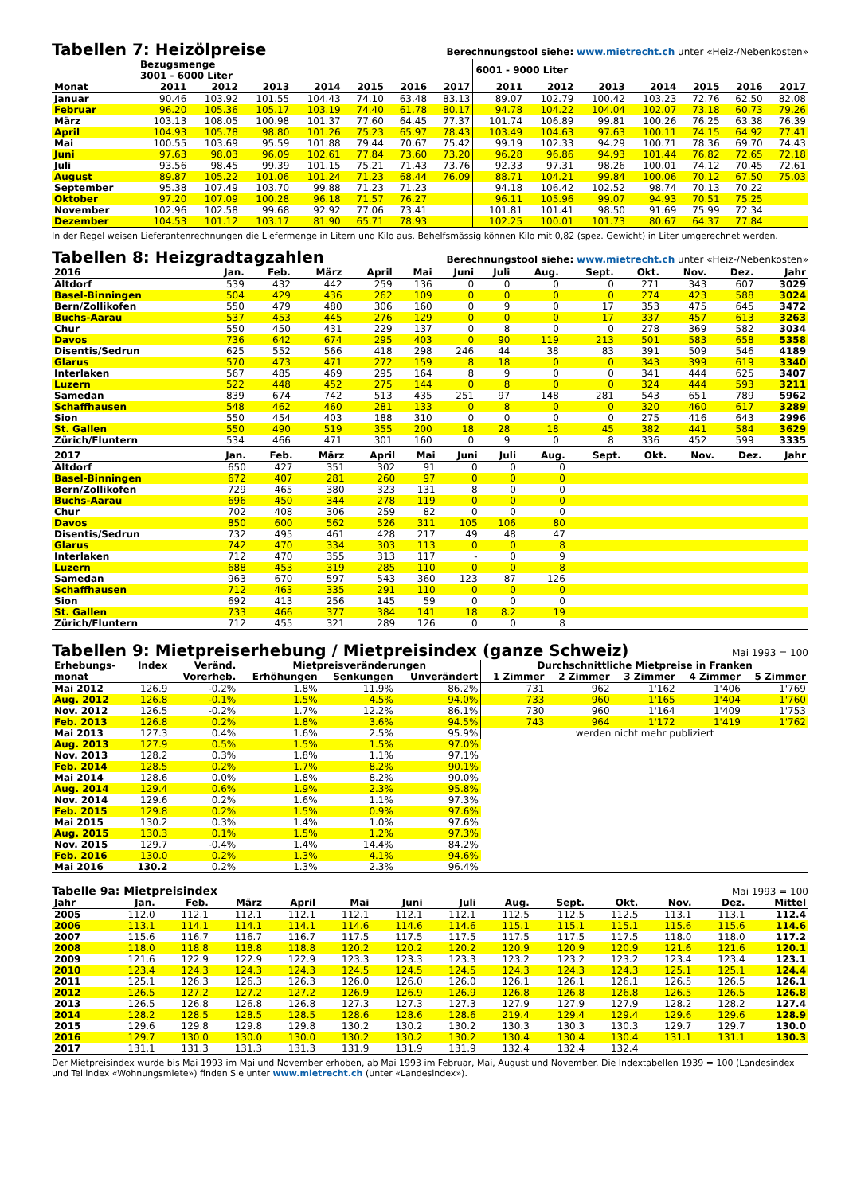Tabellen 7: Heizölpreise Berechnungstool siehe: www.mietrecht.ch unter «Heiz-/Nebenkosten»
| | Bezugsmenge 3001 - 6000 Liter | | | | | | | 6001 - 9000 Liter | | | | | | |
| --- | --- | --- | --- | --- | --- | --- | --- | --- | --- | --- | --- | --- | --- | --- |
| Monat | 2011 | 2012 | 2013 | 2014 | 2015 | 2016 | 2017 | 2011 | 2012 | 2013 | 2014 | 2015 | 2016 | 2017 |
| Januar | 90.46 | 103.92 | 101.55 | 104.43 | 74.10 | 63.48 | 83.13 | 89.07 | 102.79 | 100.42 | 103.23 | 72.76 | 62.50 | 82.08 |
| Februar | 96.20 | 105.36 | 105.17 | 103.19 | 74.40 | 61.78 | 80.17 | 94.78 | 104.22 | 104.04 | 102.07 | 73.18 | 60.73 | 79.26 |
| März | 103.13 | 108.05 | 100.98 | 101.37 | 77.60 | 64.45 | 77.37 | 101.74 | 106.89 | 99.81 | 100.26 | 76.25 | 63.38 | 76.39 |
| April | 104.93 | 105.78 | 98.80 | 101.26 | 75.23 | 65.97 | 78.43 | 103.49 | 104.63 | 97.63 | 100.11 | 74.15 | 64.92 | 77.41 |
| Mai | 100.55 | 103.69 | 95.59 | 101.88 | 79.44 | 70.67 | 75.42 | 99.19 | 102.33 | 94.29 | 100.71 | 78.36 | 69.70 | 74.43 |
| Juni | 97.63 | 98.03 | 96.09 | 102.61 | 77.84 | 73.60 | 73.20 | 96.28 | 96.86 | 94.93 | 101.44 | 76.82 | 72.65 | 72.18 |
| Juli | 93.56 | 98.45 | 99.39 | 101.15 | 75.21 | 71.43 | 73.76 | 92.33 | 97.31 | 98.26 | 100.01 | 74.12 | 70.45 | 72.61 |
| August | 89.87 | 105.22 | 101.06 | 101.24 | 71.23 | 68.44 | 76.09 | 88.71 | 104.21 | 99.84 | 100.06 | 70.12 | 67.50 | 75.03 |
| September | 95.38 | 107.49 | 103.70 | 99.88 | 71.23 | 71.23 | | 94.18 | 106.42 | 102.52 | 98.74 | 70.13 | 70.22 | |
| Oktober | 97.20 | 107.09 | 100.28 | 96.18 | 71.57 | 76.27 | | 96.11 | 105.96 | 99.07 | 94.93 | 70.51 | 75.25 | |
| November | 102.96 | 102.58 | 99.68 | 92.92 | 77.06 | 73.41 | | 101.81 | 101.41 | 98.50 | 91.69 | 75.99 | 72.34 | |
| Dezember | 104.53 | 101.12 | 103.17 | 81.90 | 65.71 | 78.93 | | 102.25 | 100.01 | 101.73 | 80.67 | 64.37 | 77.84 | |
In der Regel weisen Lieferantenrechnungen die Liefermenge in Litern und Kilo aus. Behelfsmässig können Kilo mit 0,82 (spez. Gewicht) in Liter umgerechnet werden.
Tabellen 8: Heizgradtagzahlen Berechnungstool siehe: www.mietrecht.ch unter «Heiz-/Nebenkosten»
| 2016 | Jan. | Feb. | März | April | Mai | Juni | Juli | Aug. | Sept. | Okt. | Nov. | Dez. | Jahr |
| --- | --- | --- | --- | --- | --- | --- | --- | --- | --- | --- | --- | --- | --- |
| Altdorf | 539 | 432 | 442 | 259 | 136 | 0 | 0 | 0 | 0 | 271 | 343 | 607 | 3029 |
| Basel-Binningen | 504 | 429 | 436 | 262 | 109 | 0 | 0 | 0 | 0 | 274 | 423 | 588 | 3024 |
| Bern/Zollikofen | 550 | 479 | 480 | 306 | 160 | 0 | 9 | 0 | 17 | 353 | 475 | 645 | 3472 |
| Buchs-Aarau | 537 | 453 | 445 | 276 | 129 | 0 | 0 | 0 | 17 | 337 | 457 | 613 | 3263 |
| Chur | 550 | 450 | 431 | 229 | 137 | 0 | 8 | 0 | 0 | 278 | 369 | 582 | 3034 |
| Davos | 736 | 642 | 674 | 295 | 403 | 0 | 90 | 119 | 213 | 501 | 583 | 658 | 5358 |
| Disentis/Sedrun | 625 | 552 | 566 | 418 | 298 | 246 | 44 | 38 | 83 | 391 | 509 | 546 | 4189 |
| Glarus | 570 | 473 | 471 | 272 | 159 | 8 | 18 | 0 | 0 | 343 | 399 | 619 | 3340 |
| Interlaken | 567 | 485 | 469 | 295 | 164 | 8 | 9 | 0 | 0 | 341 | 444 | 625 | 3407 |
| Luzern | 522 | 448 | 452 | 275 | 144 | 0 | 8 | 0 | 0 | 324 | 444 | 593 | 3211 |
| Samedan | 839 | 674 | 742 | 513 | 435 | 251 | 97 | 148 | 281 | 543 | 651 | 789 | 5962 |
| Schaffhausen | 548 | 462 | 460 | 281 | 133 | 0 | 8 | 0 | 0 | 320 | 460 | 617 | 3289 |
| Sion | 550 | 454 | 403 | 188 | 310 | 0 | 0 | 0 | 0 | 275 | 416 | 643 | 2996 |
| St. Gallen | 550 | 490 | 519 | 355 | 200 | 18 | 28 | 18 | 45 | 382 | 441 | 584 | 3629 |
| Zürich/Fluntern | 534 | 466 | 471 | 301 | 160 | 0 | 9 | 0 | 8 | 336 | 452 | 599 | 3335 |
| 2017 | Jan. | Feb. | März | April | Mai | Juni | Juli | Aug. | Sept. | Okt. | Nov. | Dez. | Jahr |
| --- | --- | --- | --- | --- | --- | --- | --- | --- | --- | --- | --- | --- | --- |
| Altdorf | 650 | 427 | 351 | 302 | 91 | 0 | 0 | 0 | | | | | |
| Basel-Binningen | 672 | 407 | 281 | 260 | 97 | 0 | 0 | 0 | | | | | |
| Bern/Zollikofen | 729 | 465 | 380 | 323 | 131 | 8 | 0 | 0 | | | | | |
| Buchs-Aarau | 696 | 450 | 344 | 278 | 119 | 0 | 0 | 0 | | | | | |
| Chur | 702 | 408 | 306 | 259 | 82 | 0 | 0 | 0 | | | | | |
| Davos | 850 | 600 | 562 | 526 | 311 | 105 | 106 | 80 | | | | | |
| Disentis/Sedrun | 732 | 495 | 461 | 428 | 217 | 49 | 48 | 47 | | | | | |
| Glarus | 742 | 470 | 334 | 303 | 113 | 0 | 0 | 8 | | | | | |
| Interlaken | 712 | 470 | 355 | 313 | 117 | - | 0 | 9 | | | | | |
| Luzern | 688 | 453 | 319 | 285 | 110 | 0 | 0 | 8 | | | | | |
| Samedan | 963 | 670 | 597 | 543 | 360 | 123 | 87 | 126 | | | | | |
| Schaffhausen | 712 | 463 | 335 | 291 | 110 | 0 | 0 | 0 | | | | | |
| Sion | 692 | 413 | 256 | 145 | 59 | 0 | 0 | 0 | | | | | |
| St. Gallen | 733 | 466 | 377 | 384 | 141 | 18 | 8.2 | 19 | | | | | |
| Zürich/Fluntern | 712 | 455 | 321 | 289 | 126 | 0 | 0 | 8 | | | | | |
Tabellen 9: Mietpreiserhebung / Mietpreisindex (ganze Schweiz) Mai 1993 = 100
| Erhebungs- | Index | Veränd. | Mietpreisveränderungen | | | Durchschnittliche Mietpreise in Franken | | | | |
| --- | --- | --- | --- | --- | --- | --- | --- | --- | --- | --- |
| monat | | Vorerheb. | Erhöhungen | Senkungen | Unverändert | 1 Zimmer | 2 Zimmer | 3 Zimmer | 4 Zimmer | 5 Zimmer |
| Mai 2012 | 126.9 | -0.2% | 1.8% | 11.9% | 86.2% | 731 | 962 | 1'162 | 1'406 | 1'769 |
| Aug. 2012 | 126.8 | -0.1% | 1.5% | 4.5% | 94.0% | 733 | 960 | 1'165 | 1'404 | 1'760 |
| Nov. 2012 | 126.5 | -0.2% | 1.7% | 12.2% | 86.1% | 730 | 960 | 1'164 | 1'409 | 1'753 |
| Feb. 2013 | 126.8 | 0.2% | 1.8% | 3.6% | 94.5% | 743 | 964 | 1'172 | 1'419 | 1'762 |
| Mai 2013 | 127.3 | 0.4% | 1.6% | 2.5% | 95.9% | werden nicht mehr publiziert | | | | |
| Aug. 2013 | 127.9 | 0.5% | 1.5% | 1.5% | 97.0% | | | | | |
| Nov. 2013 | 128.2 | 0.3% | 1.8% | 1.1% | 97.1% | | | | | |
| Feb. 2014 | 128.5 | 0.2% | 1.7% | 8.2% | 90.1% | | | | | |
| Mai 2014 | 128.6 | 0.0% | 1.8% | 8.2% | 90.0% | | | | | |
| Aug. 2014 | 129.4 | 0.6% | 1.9% | 2.3% | 95.8% | | | | | |
| Nov. 2014 | 129.6 | 0.2% | 1.6% | 1.1% | 97.3% | | | | | |
| Feb. 2015 | 129.8 | 0.2% | 1.5% | 0.9% | 97.6% | | | | | |
| Mai 2015 | 130.2 | 0.3% | 1.4% | 1.0% | 97.6% | | | | | |
| Aug. 2015 | 130.3 | 0.1% | 1.5% | 1.2% | 97.3% | | | | | |
| Nov. 2015 | 129.7 | -0.4% | 1.4% | 14.4% | 84.2% | | | | | |
| Feb. 2016 | 130.0 | 0.2% | 1.3% | 4.1% | 94.6% | | | | | |
| Mai 2016 | 130.2 | 0.2% | 1.3% | 2.3% | 96.4% | | | | | |
Tabelle 9a: Mietpreisindex Mai 1993 = 100
| Jahr | Jan. | Feb. | März | April | Mai | Juni | Juli | Aug. | Sept. | Okt. | Nov. | Dez. | Mittel |
| --- | --- | --- | --- | --- | --- | --- | --- | --- | --- | --- | --- | --- | --- |
| 2005 | 112.0 | 112.1 | 112.1 | 112.1 | 112.1 | 112.1 | 112.1 | 112.5 | 112.5 | 112.5 | 113.1 | 113.1 | 112.4 |
| 2006 | 113.1 | 114.1 | 114.1 | 114.1 | 114.6 | 114.6 | 114.6 | 115.1 | 115.1 | 115.1 | 115.6 | 115.6 | 114.6 |
| 2007 | 115.6 | 116.7 | 116.7 | 116.7 | 117.5 | 117.5 | 117.5 | 117.5 | 117.5 | 117.5 | 118.0 | 118.0 | 117.2 |
| 2008 | 118.0 | 118.8 | 118.8 | 118.8 | 120.2 | 120.2 | 120.2 | 120.9 | 120.9 | 120.9 | 121.6 | 121.6 | 120.1 |
| 2009 | 121.6 | 122.9 | 122.9 | 122.9 | 123.3 | 123.3 | 123.3 | 123.2 | 123.2 | 123.2 | 123.4 | 123.4 | 123.1 |
| 2010 | 123.4 | 124.3 | 124.3 | 124.3 | 124.5 | 124.5 | 124.5 | 124.3 | 124.3 | 124.3 | 125.1 | 125.1 | 124.4 |
| 2011 | 125.1 | 126.3 | 126.3 | 126.3 | 126.0 | 126.0 | 126.0 | 126.1 | 126.1 | 126.1 | 126.5 | 126.5 | 126.1 |
| 2012 | 126.5 | 127.2 | 127.2 | 127.2 | 126.9 | 126.9 | 126.9 | 126.8 | 126.8 | 126.8 | 126.5 | 126.5 | 126.8 |
| 2013 | 126.5 | 126.8 | 126.8 | 126.8 | 127.3 | 127.3 | 127.3 | 127.9 | 127.9 | 127.9 | 128.2 | 128.2 | 127.4 |
| 2014 | 128.2 | 128.5 | 128.5 | 128.5 | 128.6 | 128.6 | 128.6 | 219.4 | 129.4 | 129.4 | 129.6 | 129.6 | 128.9 |
| 2015 | 129.6 | 129.8 | 129.8 | 129.8 | 130.2 | 130.2 | 130.2 | 130.3 | 130.3 | 130.3 | 129.7 | 129.7 | 130.0 |
| 2016 | 129.7 | 130.0 | 130.0 | 130.0 | 130.2 | 130.2 | 130.2 | 130.4 | 130.4 | 130.4 | 131.1 | 131.1 | 130.3 |
| 2017 | 131.1 | 131.3 | 131.3 | 131.3 | 131.9 | 131.9 | 131.9 | 132.4 | 132.4 | 132.4 | | | |
Der Mietpreisindex wurde bis Mai 1993 im Mai und November erhoben, ab Mai 1993 im Februar, Mai, August und November. Die Indextabellen 1939 = 100 (Landesindex und Teilindex «Wohnungsmiete») finden Sie unter www.mietrecht.ch (unter «Landesindex»).